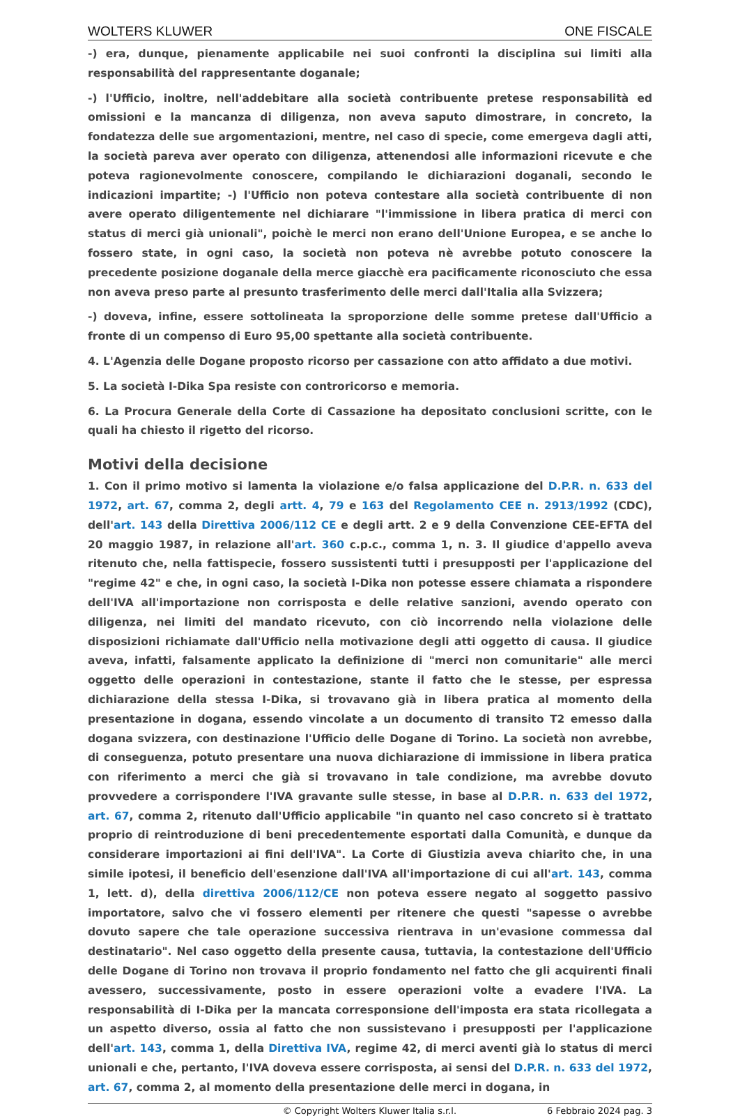WOLTERS KLUWER ONE FISCALE
-) era, dunque, pienamente applicabile nei suoi confronti la disciplina sui limiti alla responsabilità del rappresentante doganale;
-) l'Ufficio, inoltre, nell'addebitare alla società contribuente pretese responsabilità ed omissioni e la mancanza di diligenza, non aveva saputo dimostrare, in concreto, la fondatezza delle sue argomentazioni, mentre, nel caso di specie, come emergeva dagli atti, la società pareva aver operato con diligenza, attenendosi alle informazioni ricevute e che poteva ragionevolmente conoscere, compilando le dichiarazioni doganali, secondo le indicazioni impartite; -) l'Ufficio non poteva contestare alla società contribuente di non avere operato diligentemente nel dichiarare "l'immissione in libera pratica di merci con status di merci già unionali", poichè le merci non erano dell'Unione Europea, e se anche lo fossero state, in ogni caso, la società non poteva nè avrebbe potuto conoscere la precedente posizione doganale della merce giacchè era pacificamente riconosciuto che essa non aveva preso parte al presunto trasferimento delle merci dall'Italia alla Svizzera;
-) doveva, infine, essere sottolineata la sproporzione delle somme pretese dall'Ufficio a fronte di un compenso di Euro 95,00 spettante alla società contribuente.
4. L'Agenzia delle Dogane proposto ricorso per cassazione con atto affidato a due motivi.
5. La società I-Dika Spa resiste con controricorso e memoria.
6. La Procura Generale della Corte di Cassazione ha depositato conclusioni scritte, con le quali ha chiesto il rigetto del ricorso.
Motivi della decisione
1. Con il primo motivo si lamenta la violazione e/o falsa applicazione del D.P.R. n. 633 del 1972, art. 67, comma 2, degli artt. 4, 79 e 163 del Regolamento CEE n. 2913/1992 (CDC), dell'art. 143 della Direttiva 2006/112 CE e degli artt. 2 e 9 della Convenzione CEE-EFTA del 20 maggio 1987, in relazione all'art. 360 c.p.c., comma 1, n. 3. Il giudice d'appello aveva ritenuto che, nella fattispecie, fossero sussistenti tutti i presupposti per l'applicazione del "regime 42" e che, in ogni caso, la società I-Dika non potesse essere chiamata a rispondere dell'IVA all'importazione non corrisposta e delle relative sanzioni, avendo operato con diligenza, nei limiti del mandato ricevuto, con ciò incorrendo nella violazione delle disposizioni richiamate dall'Ufficio nella motivazione degli atti oggetto di causa. Il giudice aveva, infatti, falsamente applicato la definizione di "merci non comunitarie" alle merci oggetto delle operazioni in contestazione, stante il fatto che le stesse, per espressa dichiarazione della stessa I-Dika, si trovavano già in libera pratica al momento della presentazione in dogana, essendo vincolate a un documento di transito T2 emesso dalla dogana svizzera, con destinazione l'Ufficio delle Dogane di Torino. La società non avrebbe, di conseguenza, potuto presentare una nuova dichiarazione di immissione in libera pratica con riferimento a merci che già si trovavano in tale condizione, ma avrebbe dovuto provvedere a corrispondere l'IVA gravante sulle stesse, in base al D.P.R. n. 633 del 1972, art. 67, comma 2, ritenuto dall'Ufficio applicabile "in quanto nel caso concreto si è trattato proprio di reintroduzione di beni precedentemente esportati dalla Comunità, e dunque da considerare importazioni ai fini dell'IVA". La Corte di Giustizia aveva chiarito che, in una simile ipotesi, il beneficio dell'esenzione dall'IVA all'importazione di cui all'art. 143, comma 1, lett. d), della direttiva 2006/112/CE non poteva essere negato al soggetto passivo importatore, salvo che vi fossero elementi per ritenere che questi "sapesse o avrebbe dovuto sapere che tale operazione successiva rientrava in un'evasione commessa dal destinatario". Nel caso oggetto della presente causa, tuttavia, la contestazione dell'Ufficio delle Dogane di Torino non trovava il proprio fondamento nel fatto che gli acquirenti finali avessero, successivamente, posto in essere operazioni volte a evadere l'IVA. La responsabilità di I-Dika per la mancata corresponsione dell'imposta era stata ricollegata a un aspetto diverso, ossia al fatto che non sussistevano i presupposti per l'applicazione dell'art. 143, comma 1, della Direttiva IVA, regime 42, di merci aventi già lo status di merci unionali e che, pertanto, l'IVA doveva essere corrisposta, ai sensi del D.P.R. n. 633 del 1972, art. 67, comma 2, al momento della presentazione delle merci in dogana, in
© Copyright Wolters Kluwer Italia s.r.l. 6 Febbraio 2024 pag. 3